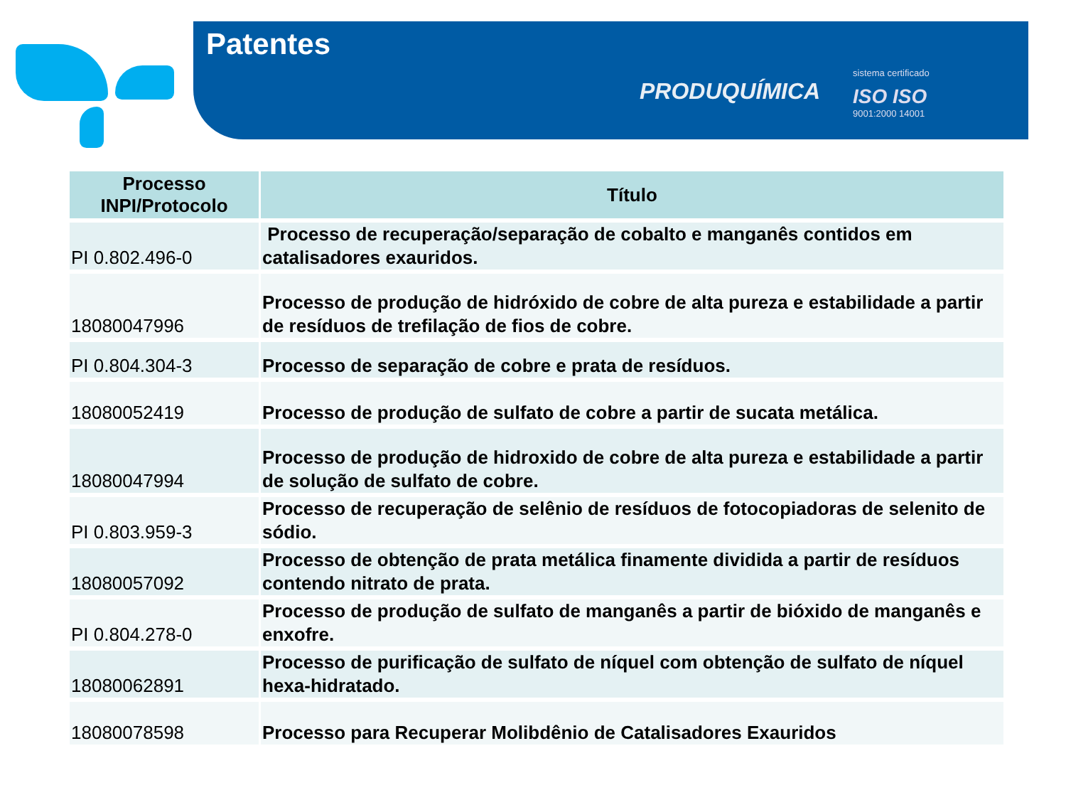Patentes
PRODUQUÍMICA
sistema certificado
ISO ISO
9001:2000 14001
| Processo INPI/Protocolo | Título |
| --- | --- |
| PI 0.802.496-0 | Processo de recuperação/separação de cobalto e manganês contidos em catalisadores exauridos. |
| 18080047996 | Processo de produção de hidróxido de cobre de alta pureza e estabilidade a partir de resíduos de trefilação de fios de cobre. |
| PI 0.804.304-3 | Processo de separação de cobre e prata de resíduos. |
| 18080052419 | Processo de produção de sulfato de cobre a partir de sucata metálica. |
| 18080047994 | Processo de produção de hidroxido de cobre de alta pureza e estabilidade a partir de solução de sulfato de cobre. |
| PI 0.803.959-3 | Processo de recuperação de selênio de resíduos de fotocopiadoras de selenito de sódio. |
| 18080057092 | Processo de obtenção de prata metálica finamente dividida a partir de resíduos contendo nitrato de prata. |
| PI 0.804.278-0 | Processo de produção de sulfato de manganês a partir de bióxido de manganês e enxofre. |
| 18080062891 | Processo de purificação de sulfato de níquel com obtenção de sulfato de níquel hexa-hidratado. |
| 18080078598 | Processo para Recuperar Molibdênio de Catalisadores Exauridos |